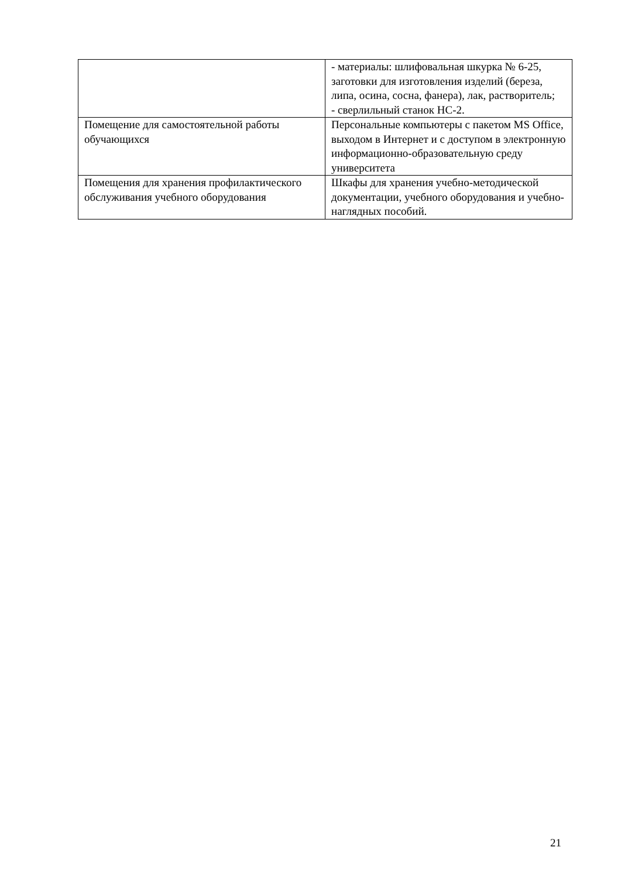| | - материалы: шлифовальная шкурка № 6-25, заготовки для изготовления изделий (береза, липа, осина, сосна, фанера), лак, растворитель; - сверлильный станок НС-2. |
| Помещение для самостоятельной работы обучающихся | Персональные компьютеры с пакетом MS Office, выходом в Интернет и с доступом в электронную информационно-образовательную среду университета |
| Помещения для хранения профилактического обслуживания учебного оборудования | Шкафы для хранения учебно-методической документации, учебного оборудования и учебно-наглядных пособий. |
21